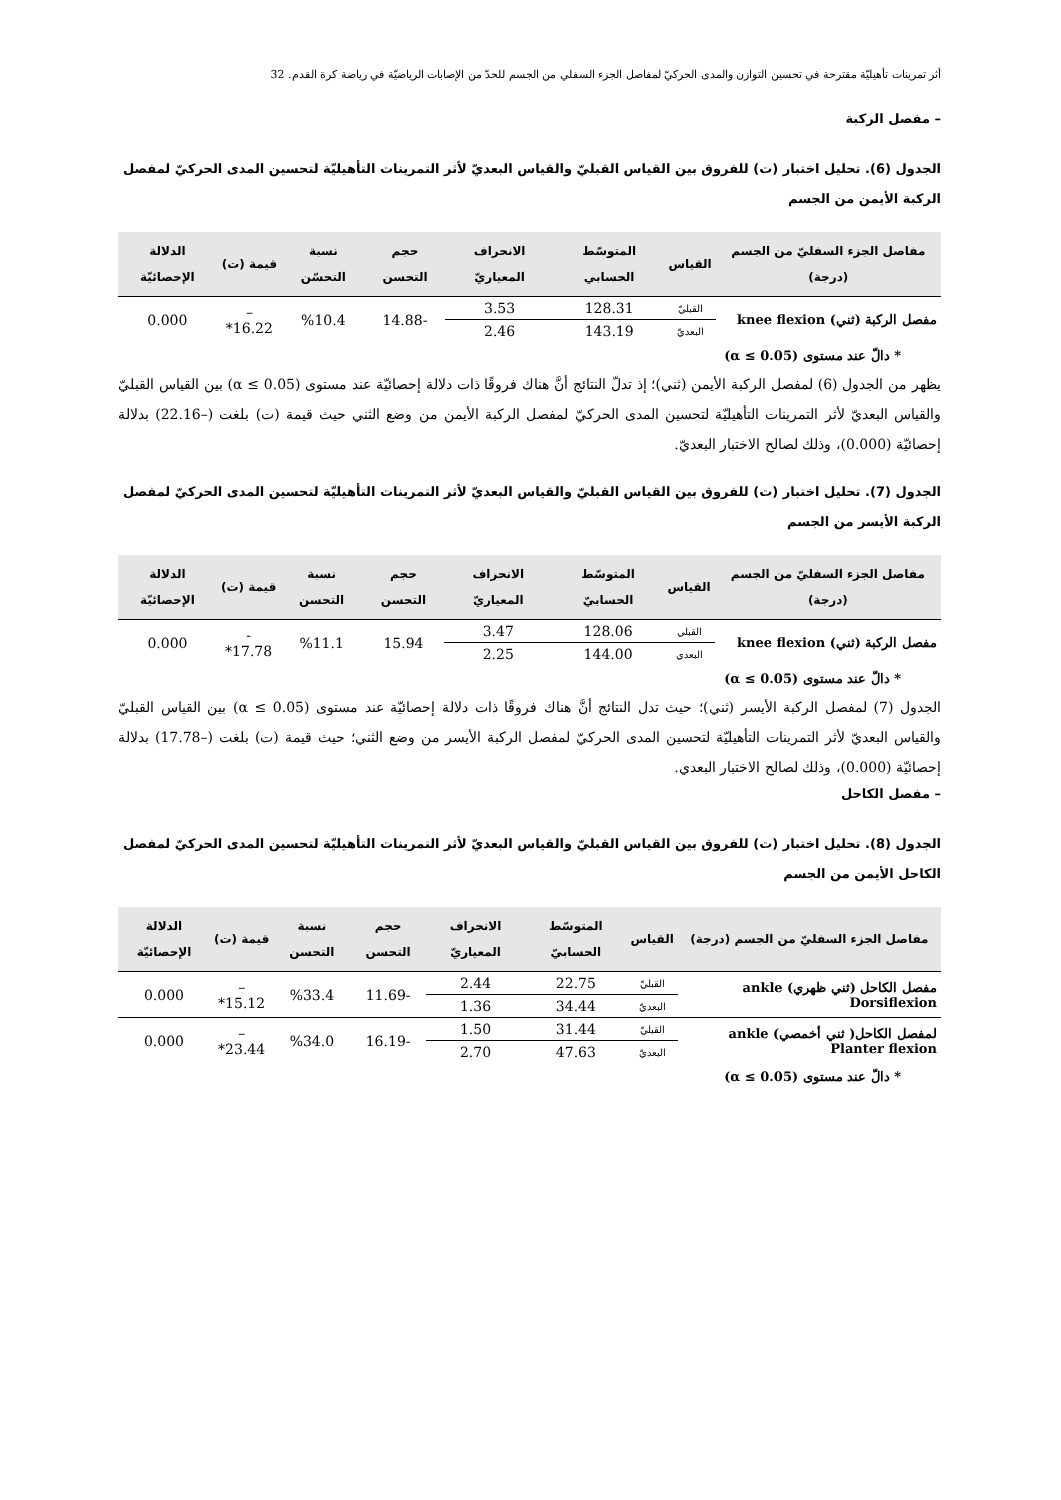أثر تمرينات تأهيليّة مقترحة في تحسين التوازن والمدى الحركيّ لمفاصل الجزء السفلي من الجسم للحدّ من الإصابات الرياضيّة في رياضة كرة القدم. 32
– مفصل الركبة
الجدول (6). تحليل اختبار (ت) للفروق بين القياس القبليّ والقياس البعديّ لأثر التمرينات التأهيليّة لتحسين المدى الحركيّ لمفصل الركبة الأيمن من الجسم
| مفاصل الجزء السفليّ من الجسم (درجة) | القياس | المتوسّط الحسابي | الانحراف المعياريّ | حجم التحسن | نسبة التحسّن | قيمة (ت) | الدلالة الإحصائيّة |
| --- | --- | --- | --- | --- | --- | --- | --- |
| مفصل الركبة (ثني) knee flexion | القبليّ | 128.31 | 3.53 | -14.88 | %10.4 | – 16.22* | 0.000 |
| | البعديّ | 143.19 | 2.46 | | | | |
* دالّ عند مستوى (α ≤ 0.05)
يظهر من الجدول (6) لمفصل الركبة الأيمن (ثني)؛ إذ تدلّ النتائج أنَّ هناك فروقًا ذات دلالة إحصائيّة عند مستوى (α ≤ 0.05) بين القياس القبليّ والقياس البعديّ لأثر التمرينات التأهيليّة لتحسين المدى الحركيّ لمفصل الركبة الأيمن من وضع الثني حيث قيمة (ت) بلغت (–22.16) بدلالة إحصائيّة (0.000)، وذلك لصالح الاختبار البعديّ.
الجدول (7). تحليل اختبار (ت) للفروق بين القياس القبليّ والقياس البعديّ لأثر التمرينات التأهيليّة لتحسين المدى الحركيّ لمفصل الركبة الأيسر من الجسم
| مفاصل الجزء السفليّ من الجسم (درجة) | القياس | المتوسّط الحسابيّ | الانحراف المعياريّ | حجم التحسن | نسبة التحسن | قيمة (ت) | الدلالة الإحصائيّة |
| --- | --- | --- | --- | --- | --- | --- | --- |
| مفصل الركبة (ثني) knee flexion | القبلي | 128.06 | 3.47 | 15.94 | %11.1 | - 17.78* | 0.000 |
| | البعدي | 144.00 | 2.25 | | | | |
* دالّ عند مستوى (α ≤ 0.05)
الجدول (7) لمفصل الركبة الأيسر (ثني)؛ حيث تدل النتائج أنَّ هناك فروقًا ذات دلالة إحصائيّة عند مستوى (α ≤ 0.05) بين القياس القبليّ والقياس البعديّ لأثر التمرينات التأهيليّة لتحسين المدى الحركيّ لمفصل الركبة الأيسر من وضع الثني؛ حيث قيمة (ت) بلغت (–17.78) بدلالة إحصائيّة (0.000)، وذلك لصالح الاختبار البعدي.
– مفصل الكاحل
الجدول (8). تحليل اختبار (ت) للفروق بين القياس القبليّ والقياس البعديّ لأثر التمرينات التأهيليّة لتحسين المدى الحركيّ لمفصل الكاحل الأيمن من الجسم
| مفاصل الجزء السفليّ من الجسم (درجة) | القياس | المتوسّط الحسابيّ | الانحراف المعياريّ | حجم التحسن | نسبة التحسن | قيمة (ت) | الدلالة الإحصائيّة |
| --- | --- | --- | --- | --- | --- | --- | --- |
| مفصل الكاحل (ثني ظهري) ankle Dorsiflexion | القبليّ | 22.75 | 2.44 | -11.69 | %33.4 | – 15.12* | 0.000 |
| | البعديّ | 34.44 | 1.36 | | | | |
| لمفصل الكاحل( ثني أخمصي) ankle Planter flexion | القبليّ | 31.44 | 1.50 | -16.19 | %34.0 | – 23.44* | 0.000 |
| | البعديّ | 47.63 | 2.70 | | | | |
* دالّ عند مستوى (α ≤ 0.05)